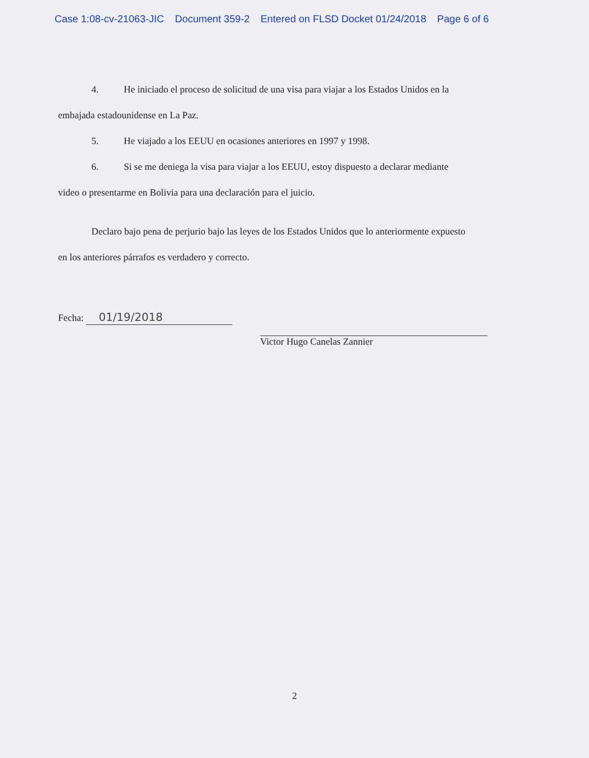Case 1:08-cv-21063-JIC Document 359-2 Entered on FLSD Docket 01/24/2018 Page 6 of 6
4. He iniciado el proceso de solicitud de una visa para viajar a los Estados Unidos en la
embajada estadounidense en La Paz.
5. He viajado a los EEUU en ocasiones anteriores en 1997 y 1998.
6. Si se me deniega la visa para viajar a los EEUU, estoy dispuesto a declarar mediante
video o presentarme en Bolivia para una declaración para el juicio.
Declaro bajo pena de perjurio bajo las leyes de los Estados Unidos que lo anteriormente expuesto
en los anteriores párrafos es verdadero y correcto.
Fecha: 01/19/2018
Victor Hugo Canelas Zannier
2